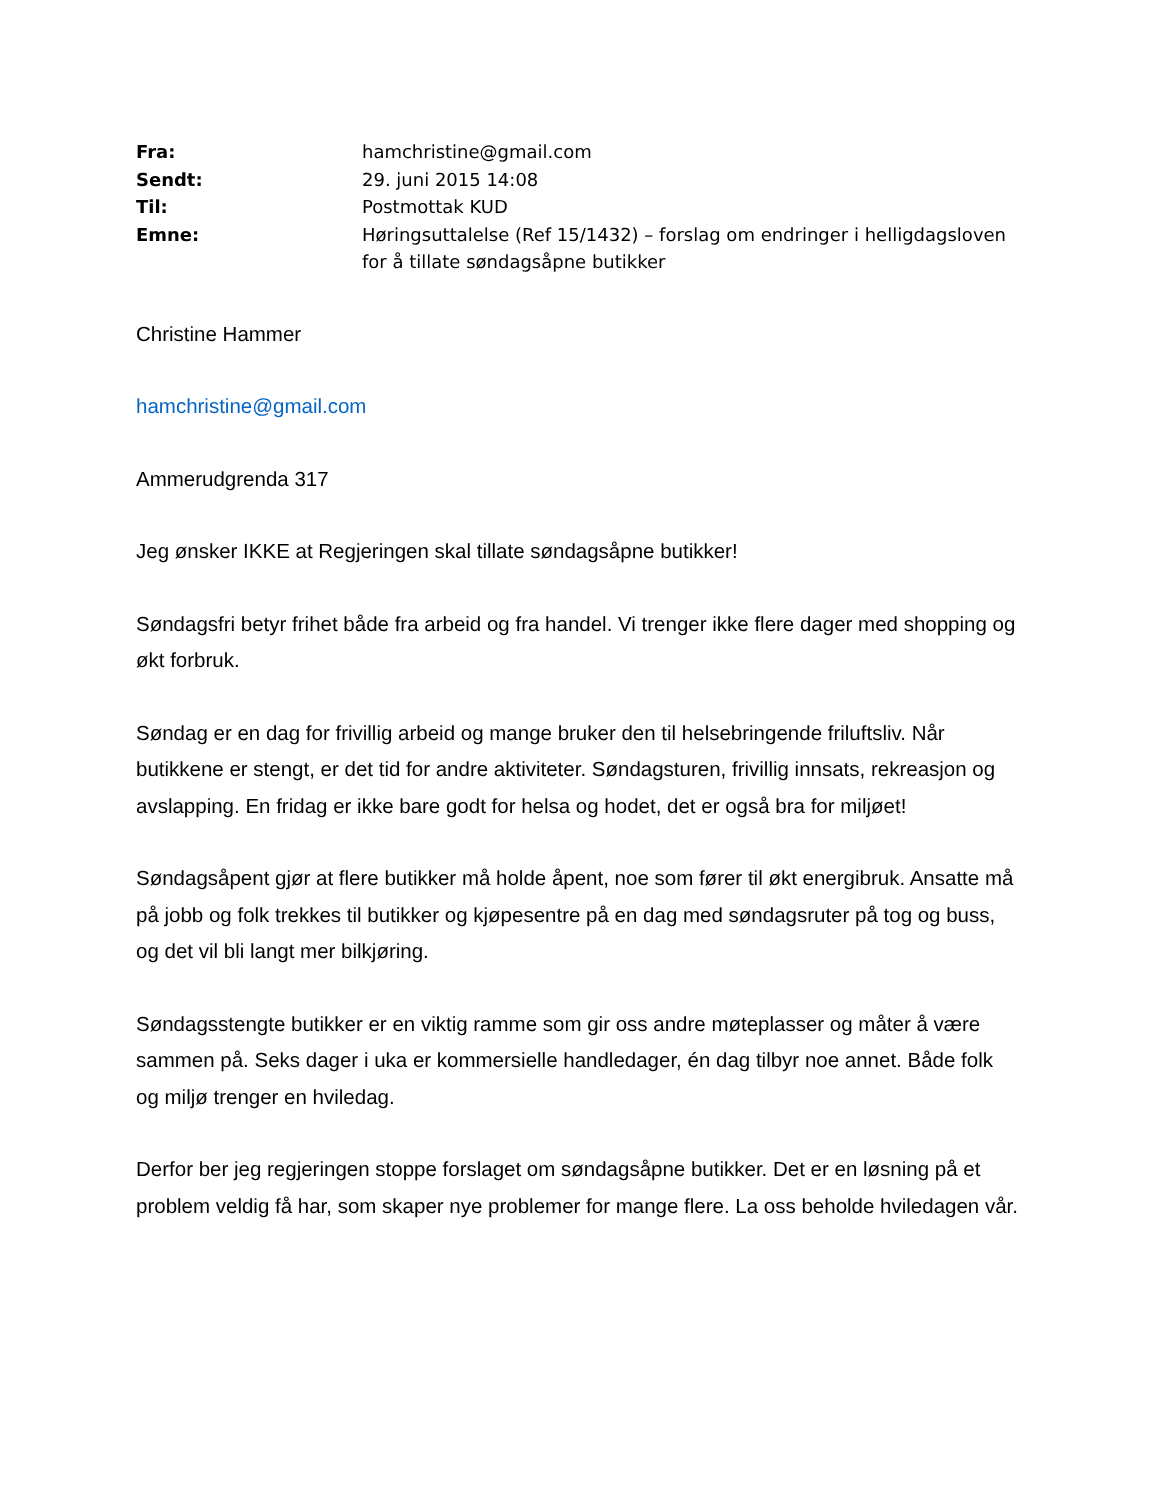| Fra: | hamchristine@gmail.com |
| Sendt: | 29. juni 2015 14:08 |
| Til: | Postmottak KUD |
| Emne: | Høringsuttalelse (Ref 15/1432) – forslag om endringer i helligdagsloven for å tillate søndagsåpne butikker |
Christine Hammer
hamchristine@gmail.com
Ammerudgrenda 317
Jeg ønsker IKKE at Regjeringen skal tillate søndagsåpne butikker!
Søndagsfri betyr frihet både fra arbeid og fra handel. Vi trenger ikke flere dager med shopping og økt forbruk.
Søndag er en dag for frivillig arbeid og mange bruker den til helsebringende friluftsliv. Når butikkene er stengt, er det tid for andre aktiviteter. Søndagsturen, frivillig innsats, rekreasjon og avslapping. En fridag er ikke bare godt for helsa og hodet, det er også bra for miljøet!
Søndagsåpent gjør at flere butikker må holde åpent, noe som fører til økt energibruk. Ansatte må på jobb og folk trekkes til butikker og kjøpesentre på en dag med søndagsruter på tog og buss, og det vil bli langt mer bilkjøring.
Søndagsstengte butikker er en viktig ramme som gir oss andre møteplasser og måter å være sammen på. Seks dager i uka er kommersielle handledager, én dag tilbyr noe annet. Både folk og miljø trenger en hviledag.
Derfor ber jeg regjeringen stoppe forslaget om søndagsåpne butikker. Det er en løsning på et problem veldig få har, som skaper nye problemer for mange flere. La oss beholde hviledagen vår.